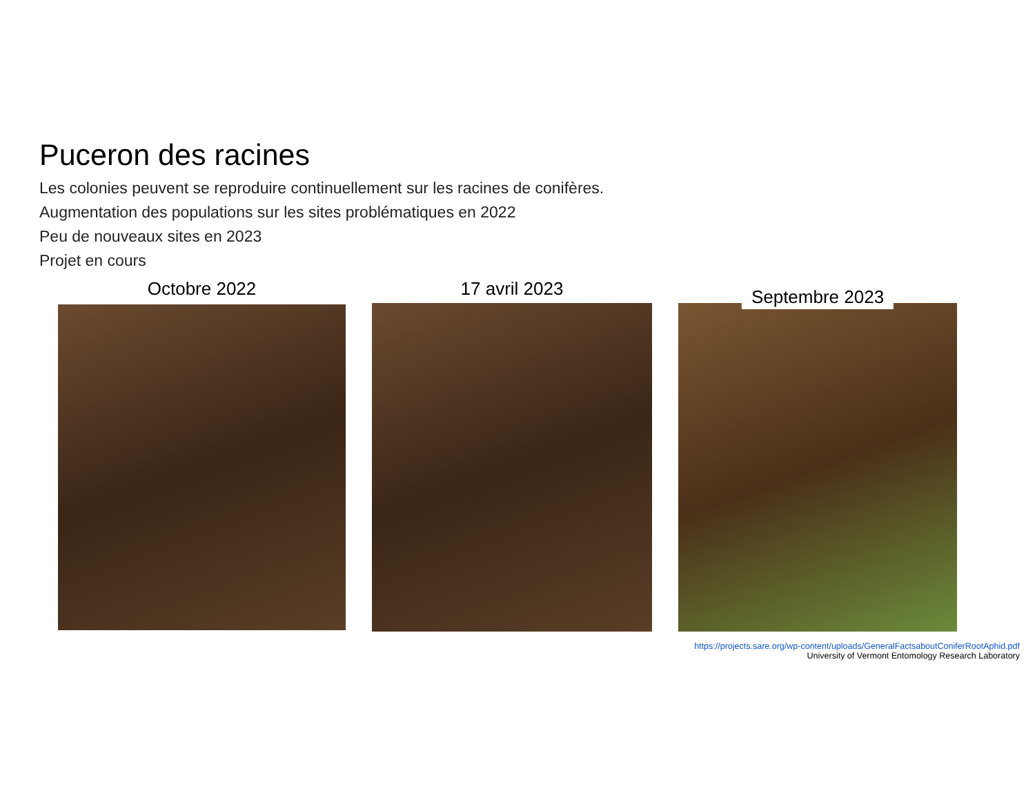Puceron des racines
Les colonies peuvent se reproduire continuellement sur les racines de conifères.
Augmentation des populations sur les sites problématiques en 2022
Peu de nouveaux sites en 2023
Projet en cours
Octobre 2022
17 avril 2023
Septembre 2023
https://projects.sare.org/wp-content/uploads/GeneralFactsaboutConiferRootAphid.pdf
University of Vermont Entomology Research Laboratory